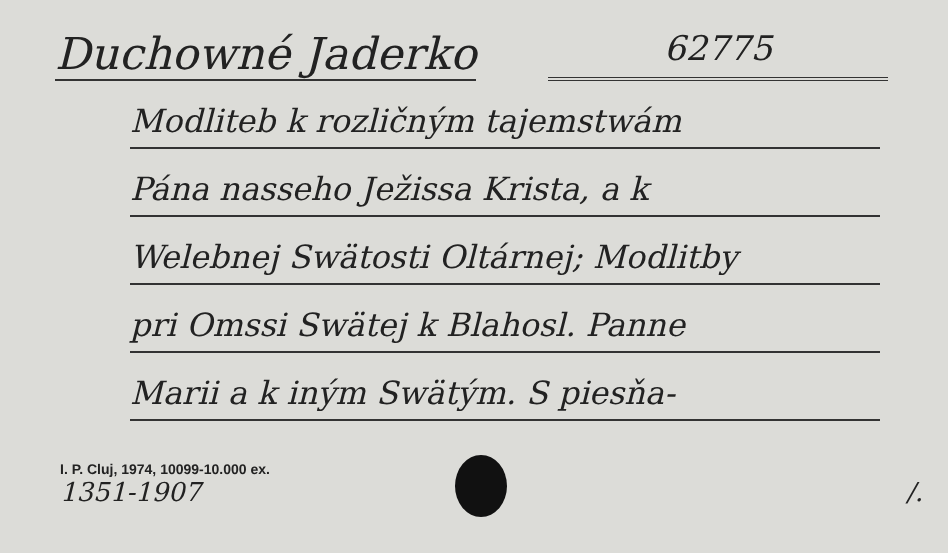Duchowné Jaderko
62775
Modliteb k rozličným tajemstwám
Pána nasseho Ježissa Krista, a k
Welebnej Swätosti Oltárnej; Modlitby
pri Omssi Swätej k Blahosl. Panne
Marii a k iným Swätým. S piesňa-
I. P. Cluj, 1974, 10099-10.000 ex.
1351-1907 /.